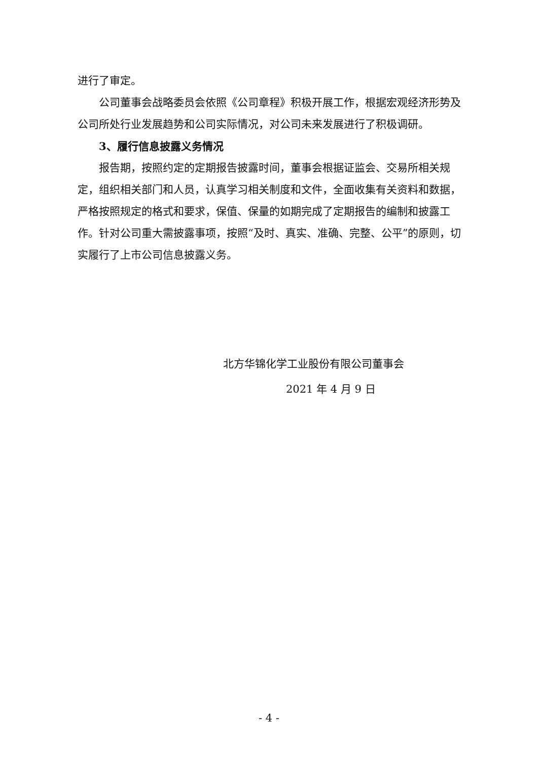进行了审定。
公司董事会战略委员会依照《公司章程》积极开展工作，根据宏观经济形势及公司所处行业发展趋势和公司实际情况，对公司未来发展进行了积极调研。
3、履行信息披露义务情况
报告期，按照约定的定期报告披露时间，董事会根据证监会、交易所相关规定，组织相关部门和人员，认真学习相关制度和文件，全面收集有关资料和数据，严格按照规定的格式和要求，保值、保量的如期完成了定期报告的编制和披露工作。针对公司重大需披露事项，按照“及时、真实、准确、完整、公平”的原则，切实履行了上市公司信息披露义务。
北方华锦化学工业股份有限公司董事会
2021 年 4 月 9 日
- 4 -